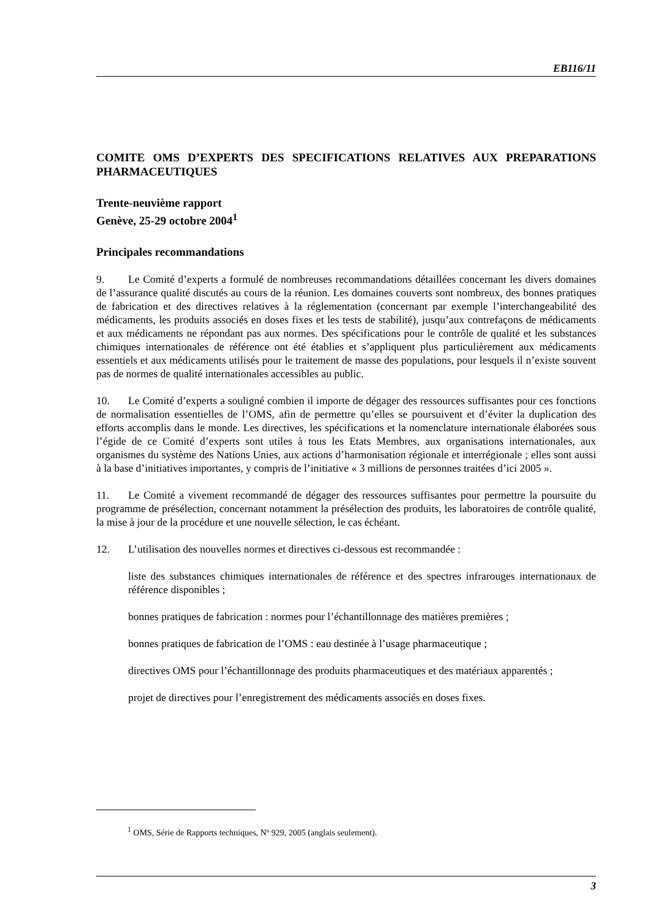EB116/11
COMITE OMS D’EXPERTS DES SPECIFICATIONS RELATIVES AUX PREPARATIONS PHARMACEUTIQUES
Trente-neuvième rapport
Genève, 25-29 octobre 2004<sup>1</sup>
Principales recommandations
9. Le Comité d’experts a formulé de nombreuses recommandations détaillées concernant les divers domaines de l’assurance qualité discutés au cours de la réunion. Les domaines couverts sont nombreux, des bonnes pratiques de fabrication et des directives relatives à la réglementation (concernant par exemple l’interchangeabilité des médicaments, les produits associés en doses fixes et les tests de stabilité), jusqu’aux contrefaçons de médicaments et aux médicaments ne répondant pas aux normes. Des spécifications pour le contrôle de qualité et les substances chimiques internationales de référence ont été établies et s’appliquent plus particulièrement aux médicaments essentiels et aux médicaments utilisés pour le traitement de masse des populations, pour lesquels il n’existe souvent pas de normes de qualité internationales accessibles au public.
10. Le Comité d’experts a souligné combien il importe de dégager des ressources suffisantes pour ces fonctions de normalisation essentielles de l’OMS, afin de permettre qu’elles se poursuivent et d’éviter la duplication des efforts accomplis dans le monde. Les directives, les spécifications et la nomenclature internationale élaborées sous l’égide de ce Comité d’experts sont utiles à tous les Etats Membres, aux organisations internationales, aux organismes du système des Nations Unies, aux actions d’harmonisation régionale et interrégionale ; elles sont aussi à la base d’initiatives importantes, y compris de l’initiative « 3 millions de personnes traitées d’ici 2005 ».
11. Le Comité a vivement recommandé de dégager des ressources suffisantes pour permettre la poursuite du programme de présélection, concernant notamment la présélection des produits, les laboratoires de contrôle qualité, la mise à jour de la procédure et une nouvelle sélection, le cas échéant.
12. L’utilisation des nouvelles normes et directives ci-dessous est recommandée :
liste des substances chimiques internationales de référence et des spectres infrarouges internationaux de référence disponibles ;
bonnes pratiques de fabrication : normes pour l’échantillonnage des matières premières ;
bonnes pratiques de fabrication de l’OMS : eau destinée à l’usage pharmaceutique ;
directives OMS pour l’échantillonnage des produits pharmaceutiques et des matériaux apparentés ;
projet de directives pour l’enregistrement des médicaments associés en doses fixes.
<sup>1</sup> OMS, Série de Rapports techniques, Nº 929, 2005 (anglais seulement).
3